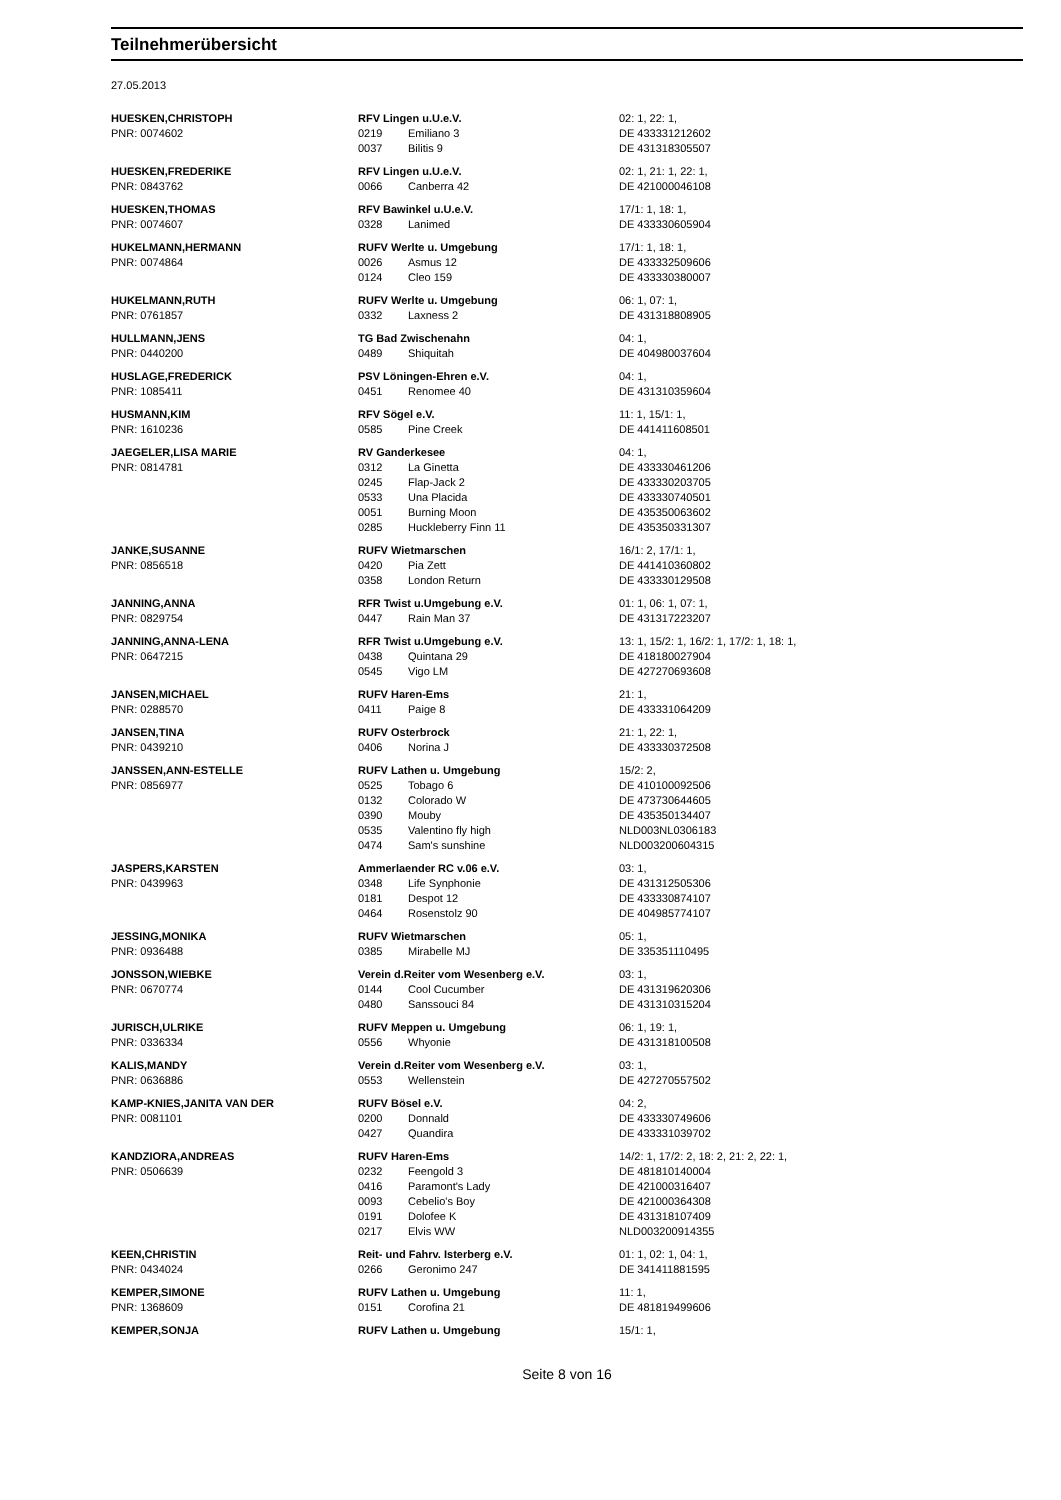Teilnehmerübersicht
27.05.2013
| HUESKEN,CHRISTOPH | RFV Lingen u.U.e.V. | | 02: 1, 22: 1, |
| PNR: 0074602 | 0219 | Emiliano 3 | DE 433331212602 |
| | 0037 | Bilitis 9 | DE 431318305507 |
| HUESKEN,FREDERIKE | RFV Lingen u.U.e.V. | | 02: 1, 21: 1, 22: 1, |
| PNR: 0843762 | 0066 | Canberra 42 | DE 421000046108 |
| HUESKEN,THOMAS | RFV Bawinkel u.U.e.V. | | 17/1: 1, 18: 1, |
| PNR: 0074607 | 0328 | Lanimed | DE 433330605904 |
| HUKELMANN,HERMANN | RUFV Werlte u. Umgebung | | 17/1: 1, 18: 1, |
| PNR: 0074864 | 0026 | Asmus 12 | DE 433332509606 |
| | 0124 | Cleo 159 | DE 433330380007 |
| HUKELMANN,RUTH | RUFV Werlte u. Umgebung | | 06: 1, 07: 1, |
| PNR: 0761857 | 0332 | Laxness 2 | DE 431318808905 |
| HULLMANN,JENS | TG Bad Zwischenahn | | 04: 1, |
| PNR: 0440200 | 0489 | Shiquitah | DE 404980037604 |
| HUSLAGE,FREDERICK | PSV Löningen-Ehren e.V. | | 04: 1, |
| PNR: 1085411 | 0451 | Renomee 40 | DE 431310359604 |
| HUSMANN,KIM | RFV Sögel e.V. | | 11: 1, 15/1: 1, |
| PNR: 1610236 | 0585 | Pine Creek | DE 441411608501 |
| JAEGELER,LISA MARIE | RV Ganderkesee | | 04: 1, |
| PNR: 0814781 | 0312 | La Ginetta | DE 433330461206 |
| | 0245 | Flap-Jack 2 | DE 433330203705 |
| | 0533 | Una Placida | DE 433330740501 |
| | 0051 | Burning Moon | DE 435350063602 |
| | 0285 | Huckleberry Finn 11 | DE 435350331307 |
| JANKE,SUSANNE | RUFV Wietmarschen | | 16/1: 2, 17/1: 1, |
| PNR: 0856518 | 0420 | Pia Zett | DE 441410360802 |
| | 0358 | London Return | DE 433330129508 |
| JANNING,ANNA | RFR Twist u.Umgebung e.V. | | 01: 1, 06: 1, 07: 1, |
| PNR: 0829754 | 0447 | Rain Man 37 | DE 431317223207 |
| JANNING,ANNA-LENA | RFR Twist u.Umgebung e.V. | | 13: 1, 15/2: 1, 16/2: 1, 17/2: 1, 18: 1, |
| PNR: 0647215 | 0438 | Quintana 29 | DE 418180027904 |
| | 0545 | Vigo LM | DE 427270693608 |
| JANSEN,MICHAEL | RUFV Haren-Ems | | 21: 1, |
| PNR: 0288570 | 0411 | Paige 8 | DE 433331064209 |
| JANSEN,TINA | RUFV Osterbrock | | 21: 1, 22: 1, |
| PNR: 0439210 | 0406 | Norina J | DE 433330372508 |
| JANSSEN,ANN-ESTELLE | RUFV Lathen u. Umgebung | | 15/2: 2, |
| PNR: 0856977 | 0525 | Tobago 6 | DE 410100092506 |
| | 0132 | Colorado W | DE 473730644605 |
| | 0390 | Mouby | DE 435350134407 |
| | 0535 | Valentino fly high | NLD003NL0306183 |
| | 0474 | Sam's sunshine | NLD003200604315 |
| JASPERS,KARSTEN | Ammerlaender RC v.06 e.V. | | 03: 1, |
| PNR: 0439963 | 0348 | Life Synphonie | DE 431312505306 |
| | 0181 | Despot 12 | DE 433330874107 |
| | 0464 | Rosenstolz 90 | DE 404985774107 |
| JESSING,MONIKA | RUFV Wietmarschen | | 05: 1, |
| PNR: 0936488 | 0385 | Mirabelle MJ | DE 335351110495 |
| JONSSON,WIEBKE | Verein d.Reiter vom Wesenberg e.V. | | 03: 1, |
| PNR: 0670774 | 0144 | Cool Cucumber | DE 431319620306 |
| | 0480 | Sanssouci 84 | DE 431310315204 |
| JURISCH,ULRIKE | RUFV Meppen u. Umgebung | | 06: 1, 19: 1, |
| PNR: 0336334 | 0556 | Whyonie | DE 431318100508 |
| KALIS,MANDY | Verein d.Reiter vom Wesenberg e.V. | | 03: 1, |
| PNR: 0636886 | 0553 | Wellenstein | DE 427270557502 |
| KAMP-KNIES,JANITA VAN DER | RUFV Bösel e.V. | | 04: 2, |
| PNR: 0081101 | 0200 | Donnald | DE 433330749606 |
| | 0427 | Quandira | DE 433331039702 |
| KANDZIORA,ANDREAS | RUFV Haren-Ems | | 14/2: 1, 17/2: 2, 18: 2, 21: 2, 22: 1, |
| PNR: 0506639 | 0232 | Feengold 3 | DE 481810140004 |
| | 0416 | Paramont's Lady | DE 421000316407 |
| | 0093 | Cebelio's Boy | DE 421000364308 |
| | 0191 | Dolofee K | DE 431318107409 |
| | 0217 | Elvis WW | NLD003200914355 |
| KEEN,CHRISTIN | Reit- und Fahrv. Isterberg e.V. | | 01: 1, 02: 1, 04: 1, |
| PNR: 0434024 | 0266 | Geronimo 247 | DE 341411881595 |
| KEMPER,SIMONE | RUFV Lathen u. Umgebung | | 11: 1, |
| PNR: 1368609 | 0151 | Corofina 21 | DE 481819499606 |
| KEMPER,SONJA | RUFV Lathen u. Umgebung | | 15/1: 1, |
Seite 8 von 16